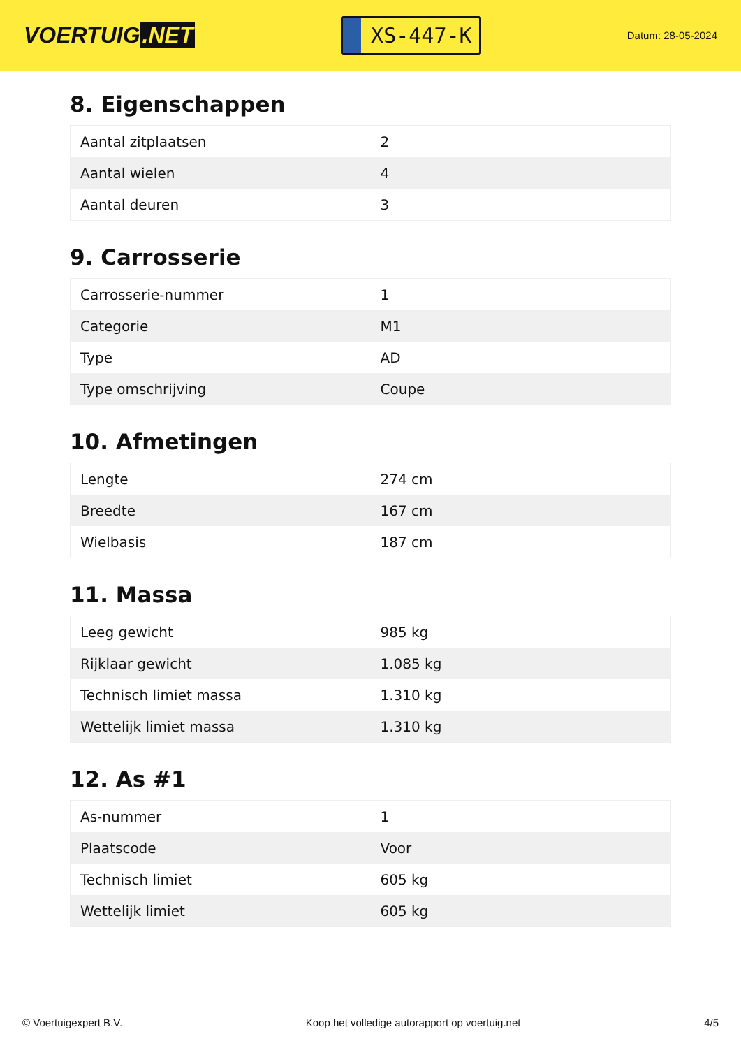VOERTUIG.NET
XS-447-K
Datum: 28-05-2024
8. Eigenschappen
| Aantal zitplaatsen | 2 |
| Aantal wielen | 4 |
| Aantal deuren | 3 |
9. Carrosserie
| Carrosserie-nummer | 1 |
| Categorie | M1 |
| Type | AD |
| Type omschrijving | Coupe |
10. Afmetingen
| Lengte | 274 cm |
| Breedte | 167 cm |
| Wielbasis | 187 cm |
11. Massa
| Leeg gewicht | 985 kg |
| Rijklaar gewicht | 1.085 kg |
| Technisch limiet massa | 1.310 kg |
| Wettelijk limiet massa | 1.310 kg |
12. As #1
| As-nummer | 1 |
| Plaatscode | Voor |
| Technisch limiet | 605 kg |
| Wettelijk limiet | 605 kg |
© Voertuigexpert B.V. Koop het volledige autorapport op voertuig.net 4/5